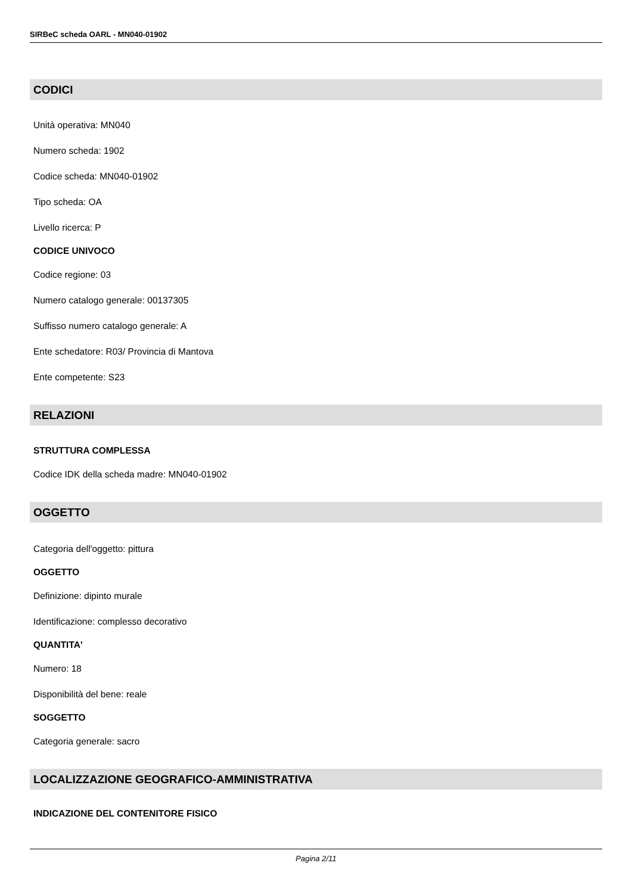SIRBeC scheda OARL - MN040-01902
CODICI
Unità operativa: MN040
Numero scheda: 1902
Codice scheda: MN040-01902
Tipo scheda: OA
Livello ricerca: P
CODICE UNIVOCO
Codice regione: 03
Numero catalogo generale: 00137305
Suffisso numero catalogo generale: A
Ente schedatore: R03/ Provincia di Mantova
Ente competente: S23
RELAZIONI
STRUTTURA COMPLESSA
Codice IDK della scheda madre: MN040-01902
OGGETTO
Categoria dell'oggetto: pittura
OGGETTO
Definizione: dipinto murale
Identificazione: complesso decorativo
QUANTITA'
Numero: 18
Disponibilità del bene: reale
SOGGETTO
Categoria generale: sacro
LOCALIZZAZIONE GEOGRAFICO-AMMINISTRATIVA
INDICAZIONE DEL CONTENITORE FISICO
Pagina 2/11